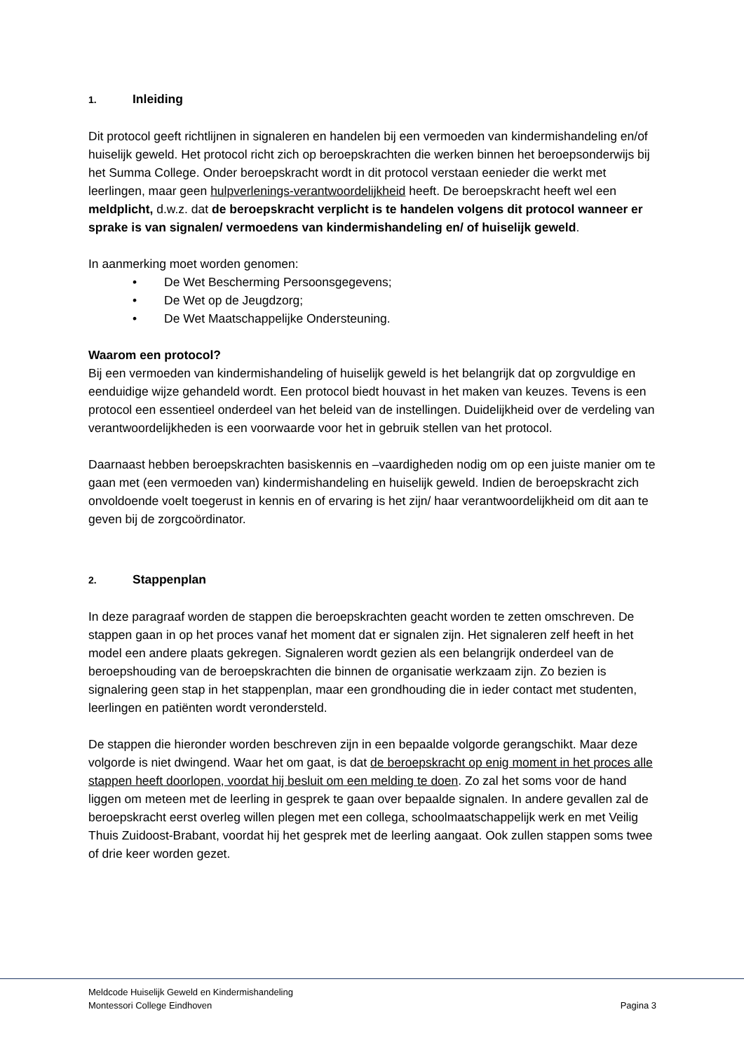1. Inleiding
Dit protocol geeft richtlijnen in signaleren en handelen bij een vermoeden van kindermishandeling en/of huiselijk geweld. Het protocol richt zich op beroepskrachten die werken binnen het beroepsonderwijs bij het Summa College. Onder beroepskracht wordt in dit protocol verstaan eenieder die werkt met leerlingen, maar geen hulpverlenings-verantwoordelijkheid heeft. De beroepskracht heeft wel een meldplicht, d.w.z. dat de beroepskracht verplicht is te handelen volgens dit protocol wanneer er sprake is van signalen/ vermoedens van kindermishandeling en/ of huiselijk geweld.
In aanmerking moet worden genomen:
• De Wet Bescherming Persoonsgegevens;
• De Wet op de Jeugdzorg;
• De Wet Maatschappelijke Ondersteuning.
Waarom een protocol?
Bij een vermoeden van kindermishandeling of huiselijk geweld is het belangrijk dat op zorgvuldige en eenduidige wijze gehandeld wordt. Een protocol biedt houvast in het maken van keuzes. Tevens is een protocol een essentieel onderdeel van het beleid van de instellingen. Duidelijkheid over de verdeling van verantwoordelijkheden is een voorwaarde voor het in gebruik stellen van het protocol.
Daarnaast hebben beroepskrachten basiskennis en –vaardigheden nodig om op een juiste manier om te gaan met (een vermoeden van) kindermishandeling en huiselijk geweld. Indien de beroepskracht zich onvoldoende voelt toegerust in kennis en of ervaring is het zijn/ haar verantwoordelijkheid om dit aan te geven bij de zorgcoördinator.
2. Stappenplan
In deze paragraaf worden de stappen die beroepskrachten geacht worden te zetten omschreven. De stappen gaan in op het proces vanaf het moment dat er signalen zijn. Het signaleren zelf heeft in het model een andere plaats gekregen. Signaleren wordt gezien als een belangrijk onderdeel van de beroepshouding van de beroepskrachten die binnen de organisatie werkzaam zijn. Zo bezien is signalering geen stap in het stappenplan, maar een grondhouding die in ieder contact met studenten, leerlingen en patiënten wordt verondersteld.
De stappen die hieronder worden beschreven zijn in een bepaalde volgorde gerangschikt. Maar deze volgorde is niet dwingend. Waar het om gaat, is dat de beroepskracht op enig moment in het proces alle stappen heeft doorlopen, voordat hij besluit om een melding te doen. Zo zal het soms voor de hand liggen om meteen met de leerling in gesprek te gaan over bepaalde signalen. In andere gevallen zal de beroepskracht eerst overleg willen plegen met een collega, schoolmaatschappelijk werk en met Veilig Thuis Zuidoost-Brabant, voordat hij het gesprek met de leerling aangaat. Ook zullen stappen soms twee of drie keer worden gezet.
Meldcode Huiselijk Geweld en Kindermishandeling
Montessori College Eindhoven Pagina 3